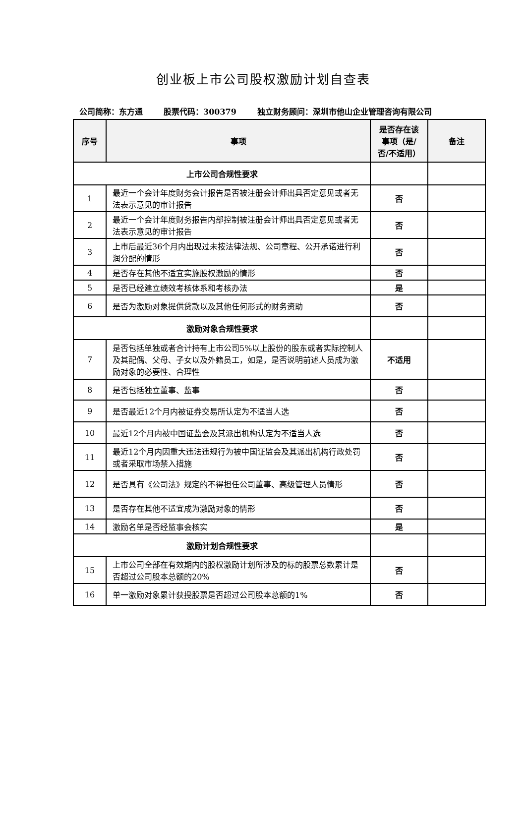创业板上市公司股权激励计划自查表
公司简称：东方通 股票代码：300379 独立财务顾问：深圳市他山企业管理咨询有限公司
| 序号 | 事项 | 是否存在该事项（是/否/不适用） | 备注 |
| --- | --- | --- | --- |
| 上市公司合规性要求 | | | |
| 1 | 最近一个会计年度财务会计报告是否被注册会计师出具否定意见或者无法表示意见的审计报告 | 否 | |
| 2 | 最近一个会计年度财务报告内部控制被注册会计师出具否定意见或者无法表示意见的审计报告 | 否 | |
| 3 | 上市后最近36个月内出现过未按法律法规、公司章程、公开承诺进行利润分配的情形 | 否 | |
| 4 | 是否存在其他不适宜实施股权激励的情形 | 否 | |
| 5 | 是否已经建立绩效考核体系和考核办法 | 是 | |
| 6 | 是否为激励对象提供贷款以及其他任何形式的财务资助 | 否 | |
| 激励对象合规性要求 | | | |
| 7 | 是否包括单独或者合计持有上市公司5%以上股份的股东或者实际控制人及其配偶、父母、子女以及外籍员工，如是，是否说明前述人员成为激励对象的必要性、合理性 | 不适用 | |
| 8 | 是否包括独立董事、监事 | 否 | |
| 9 | 是否最近12个月内被证券交易所认定为不适当人选 | 否 | |
| 10 | 最近12个月内被中国证监会及其派出机构认定为不适当人选 | 否 | |
| 11 | 最近12个月内因重大违法违规行为被中国证监会及其派出机构行政处罚或者采取市场禁入措施 | 否 | |
| 12 | 是否具有《公司法》规定的不得担任公司董事、高级管理人员情形 | 否 | |
| 13 | 是否存在其他不适宜成为激励对象的情形 | 否 | |
| 14 | 激励名单是否经监事会核实 | 是 | |
| 激励计划合规性要求 | | | |
| 15 | 上市公司全部在有效期内的股权激励计划所涉及的标的股票总数累计是否超过公司股本总额的20% | 否 | |
| 16 | 单一激励对象累计获授股票是否超过公司股本总额的1% | 否 | |